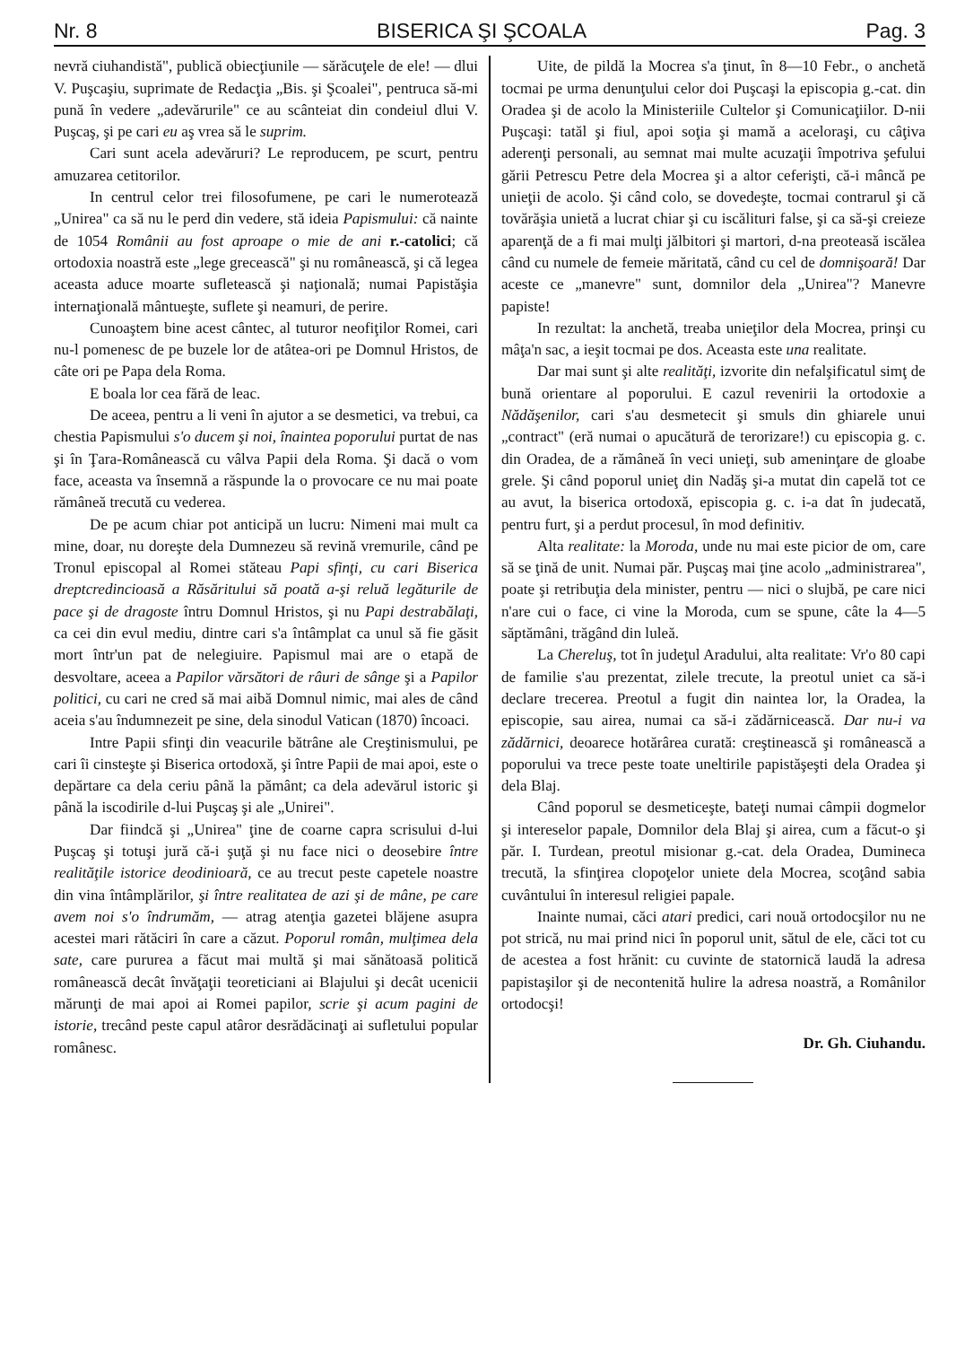Nr. 8 BISERICA ŞI ŞCOALA Pag. 3
nevră ciuhandistă", publică obiecţiunile — sărăcuţele de ele! — dlui V. Puşcaşiu, suprimate de Redacţia „Bis. şi Şcoalei", pentruca să-mi pună în vedere „adevărurile" ce au scânteiat din condeiul dlui V. Puşcaş, şi pe cari eu aş vrea să le suprim.
Cari sunt acela adevăruri? Le reproducem, pe scurt, pentru amuzarea cetitorilor.
In centrul celor trei filosofumene, pe cari le numerotează „Unirea" ca să nu le perd din vedere, stă ideia Papismului: că nainte de 1054 Românii au fost aproape o mie de ani r.-catolici; că ortodoxia noastră este „lege grecească" şi nu românească, şi că legea aceasta aduce moarte sufletească şi naţională; numai Papistăşia internaţională mântueşte, suflete şi neamuri, de perire.
Cunoaştem bine acest cântec, al tuturor neofiţilor Romei, cari nu-l pomenesc de pe buzele lor de atâtea-ori pe Domnul Hristos, de câte ori pe Papa dela Roma.
E boala lor cea fără de leac.
De aceea, pentru a li veni în ajutor a se desmetici, va trebui, ca chestia Papismului s'o ducem şi noi, înaintea poporului purtat de nas şi în Ţara-Românească cu vâlva Papii dela Roma. Şi dacă o vom face, aceasta va însemnă a răspunde la o provocare ce nu mai poate rămâneă trecută cu vederea.
De pe acum chiar pot anticipă un lucru: Nimeni mai mult ca mine, doar, nu doreşte dela Dumnezeu să revină vremurile, când pe Tronul episcopal al Romei stăteau Papi sfinţi, cu cari Biserica dreptcredincioasă a Răsăritului să poată a-şi reluă legăturile de pace şi de dragoste întru Domnul Hristos, şi nu Papi destrabălaţi, ca cei din evul mediu, dintre cari s'a întâmplat ca unul să fie găsit mort într'un pat de nelegiuire. Papismul mai are o etapă de desvoltare, aceea a Papilor vărsători de râuri de sânge şi a Papilor politici, cu cari ne cred să mai aibă Domnul nimic, mai ales de când aceia s'au îndumnezeit pe sine, dela sinodul Vatican (1870) încoaci.
Intre Papii sfinţi din veacurile bătrâne ale Creştinismului, pe cari îi cinsteşte şi Biserica ortodoxă, şi între Papii de mai apoi, este o depărtare ca dela ceriu până la pământ; ca dela adevărul istoric şi până la iscodirile d-lui Puşcaş şi ale „Unirei".
Dar fiindcă şi „Unirea" ţine de coarne capra scrisului d-lui Puşcaş şi totuşi jură că-i şuţă şi nu face nici o deosebire între realităţile istorice deodinioară, ce au trecut peste capetele noastre din vina întâmplărilor, şi între realitatea de azi şi de mâne, pe care avem noi s'o îndrumăm, — atrag atenţia gazetei blăjene asupra acestei mari rătăciri în care a căzut. Poporul român, mulţimea dela sate, care pururea a făcut mai multă şi mai sănătoasă politică românească decât învăţaţii teoreticiani ai Blajului şi decât ucenicii mărunţi de mai apoi ai Romei papilor, scrie şi acum pagini de istorie, trecând peste capul atâror desrădăcinaţi ai sufletului popular românesc.
Uite, de pildă la Mocrea s'a ţinut, în 8—10 Febr., o anchetă tocmai pe urma denunţului celor doi Puşcaşi la episcopia g.-cat. din Oradea şi de acolo la Ministeriile Cultelor şi Comunicaţiilor. D-nii Puşcaşi: tatăl şi fiul, apoi soţia şi mamă a aceloraşi, cu câţiva aderenţi personali, au semnat mai multe acuzaţii împotriva şefului gării Petrescu Petre dela Mocrea şi a altor ceferişti, că-i mâncă pe unieţii de acolo. Şi când colo, se dovedeşte, tocmai contrarul şi că tovărăşia unietă a lucrat chiar şi cu iscălituri false, şi ca să-şi creieze aparenţă de a fi mai mulţi jălbitori şi martori, d-na preoteasă iscălea când cu numele de femeie măritată, când cu cel de domnişoară! Dar aceste ce „manevre" sunt, domnilor dela „Unirea"? Manevre papiste!
In rezultat: la anchetă, treaba unieţilor dela Mocrea, prinşi cu mâţa'n sac, a ieşit tocmai pe dos. Aceasta este una realitate.
Dar mai sunt şi alte realităţi, izvorite din nefalşificatul simţ de bună orientare al poporului. E cazul revenirii la ortodoxie a Nădăşenilor, cari s'au desmetecit şi smuls din ghiarele unui „contract" (eră numai o apucătură de terorizare!) cu episcopia g. c. din Oradea, de a rămâneă în veci unieţi, sub ameninţare de gloabe grele. Şi când poporul unieţ din Nadăş şi-a mutat din capelă tot ce au avut, la biserica ortodoxă, episcopia g. c. i-a dat în judecată, pentru furt, şi a perdut procesul, în mod definitiv.
Alta realitate: la Moroda, unde nu mai este picior de om, care să se ţină de unit. Numai păr. Puşcaş mai ţine acolo „administrarea", poate şi retribuţia dela minister, pentru — nici o slujbă, pe care nici n'are cui o face, ci vine la Moroda, cum se spune, câte la 4—5 săptămâni, trăgând din luleă.
La Chereluş, tot în judeţul Aradului, alta realitate: Vr'o 80 capi de familie s'au prezentat, zilele trecute, la preotul uniet ca să-i declare trecerea. Preotul a fugit din naintea lor, la Oradea, la episcopie, sau airea, numai ca să-i zădărnicească. Dar nu-i va zădărnici, deoarece hotărârea curată: creştinească şi românească a poporului va trece peste toate uneltirile papistăşeşti dela Oradea şi dela Blaj.
Când poporul se desmeticeşte, bateţi numai câmpii dogmelor şi intereselor papale, Domnilor dela Blaj şi airea, cum a făcut-o şi păr. I. Turdean, preotul misionar g.-cat. dela Oradea, Dumineca trecută, la sfinţirea clopoţelor uniete dela Mocrea, scoţând sabia cuvântului în interesul religiei papale.
Inainte numai, căci atari predici, cari nouă ortodocşilor nu ne pot strică, nu mai prind nici în poporul unit, sătul de ele, căci tot cu de acestea a fost hrănit: cu cuvinte de statornică laudă la adresa papistaşilor şi de necontenită hulire la adresa noastră, a Românilor ortodocşi!
Dr. Gh. Ciuhandu.